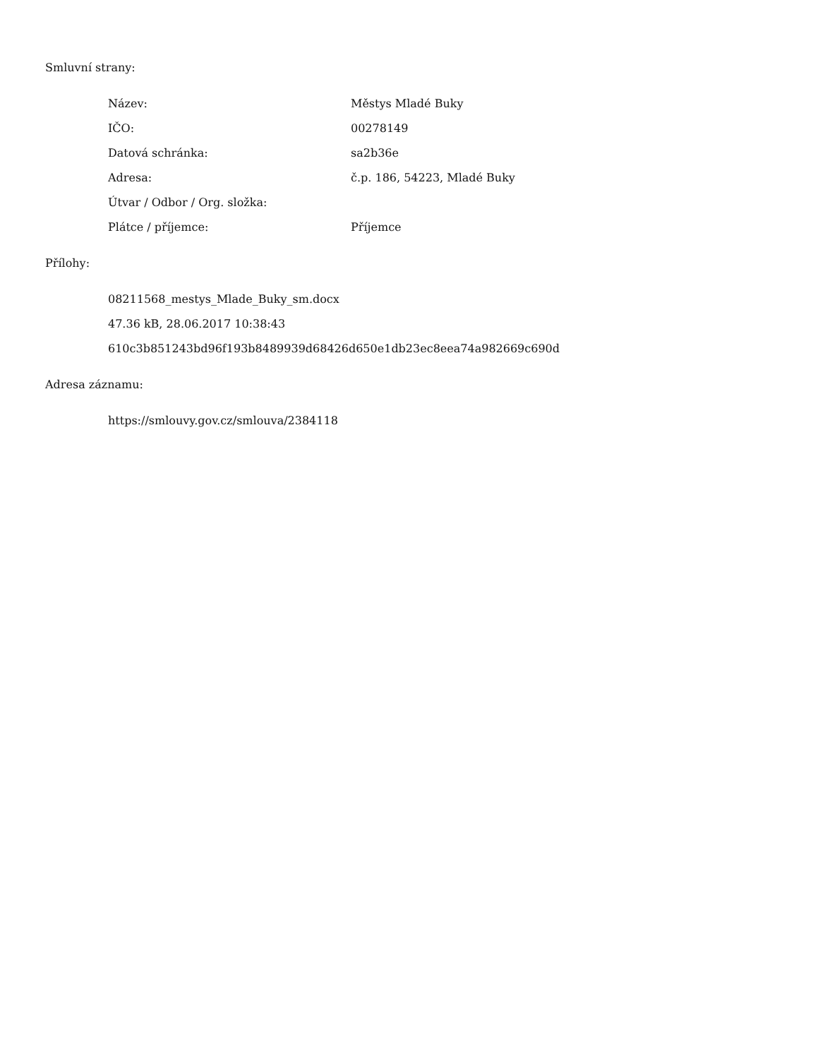Smluvní strany:
| Název: | Městys Mladé Buky |
| IČO: | 00278149 |
| Datová schránka: | sa2b36e |
| Adresa: | č.p. 186, 54223, Mladé Buky |
| Útvar / Odbor / Org. složka: | |
| Plátce / příjemce: | Příjemce |
Přílohy:
08211568_mestys_Mlade_Buky_sm.docx
47.36 kB, 28.06.2017 10:38:43
610c3b851243bd96f193b8489939d68426d650e1db23ec8eea74a982669c690d
Adresa záznamu:
https://smlouvy.gov.cz/smlouva/2384118